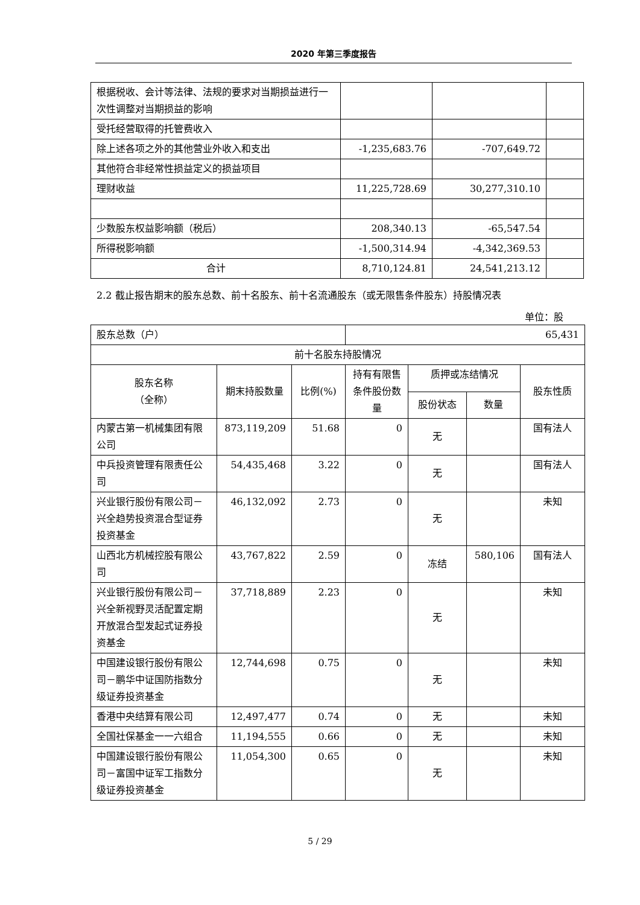2020 年第三季度报告
| 根据税收、会计等法律、法规的要求对当期损益进行一次性调整对当期损益的影响 | | | |
| 受托经营取得的托管费收入 | | | |
| 除上述各项之外的其他营业外收入和支出 | -1,235,683.76 | -707,649.72 | |
| 其他符合非经常性损益定义的损益项目 | | | |
| 理财收益 | 11,225,728.69 | 30,277,310.10 | |
| 少数股东权益影响额（税后） | 208,340.13 | -65,547.54 | |
| 所得税影响额 | -1,500,314.94 | -4,342,369.53 | |
| 合计 | 8,710,124.81 | 24,541,213.12 | |
2.2 截止报告期末的股东总数、前十名股东、前十名流通股东（或无限售条件股东）持股情况表
单位：股
| 股东总数（户） | | | 65,431 | | | |
| 前十名股东持股情况 | | | | | | |
| 股东名称 （全称） | 期末持股数量 | 比例(%) | 持有有限售条件股份数量 | 质押或冻结情况 | | 股东性质 |
| | | | | 股份状态 | 数量 | |
| 内蒙古第一机械集团有限公司 | 873,119,209 | 51.68 | 0 | 无 | | 国有法人 |
| 中兵投资管理有限责任公司 | 54,435,468 | 3.22 | 0 | 无 | | 国有法人 |
| 兴业银行股份有限公司－兴全趋势投资混合型证券投资基金 | 46,132,092 | 2.73 | 0 | 无 | | 未知 |
| 山西北方机械控股有限公司 | 43,767,822 | 2.59 | 0 | 冻结 | 580,106 | 国有法人 |
| 兴业银行股份有限公司－兴全新视野灵活配置定期开放混合型发起式证券投资基金 | 37,718,889 | 2.23 | 0 | 无 | | 未知 |
| 中国建设银行股份有限公司－鹏华中证国防指数分级证券投资基金 | 12,744,698 | 0.75 | 0 | 无 | | 未知 |
| 香港中央结算有限公司 | 12,497,477 | 0.74 | 0 | 无 | | 未知 |
| 全国社保基金一一六组合 | 11,194,555 | 0.66 | 0 | 无 | | 未知 |
| 中国建设银行股份有限公司－富国中证军工指数分级证券投资基金 | 11,054,300 | 0.65 | 0 | 无 | | 未知 |
5 / 29